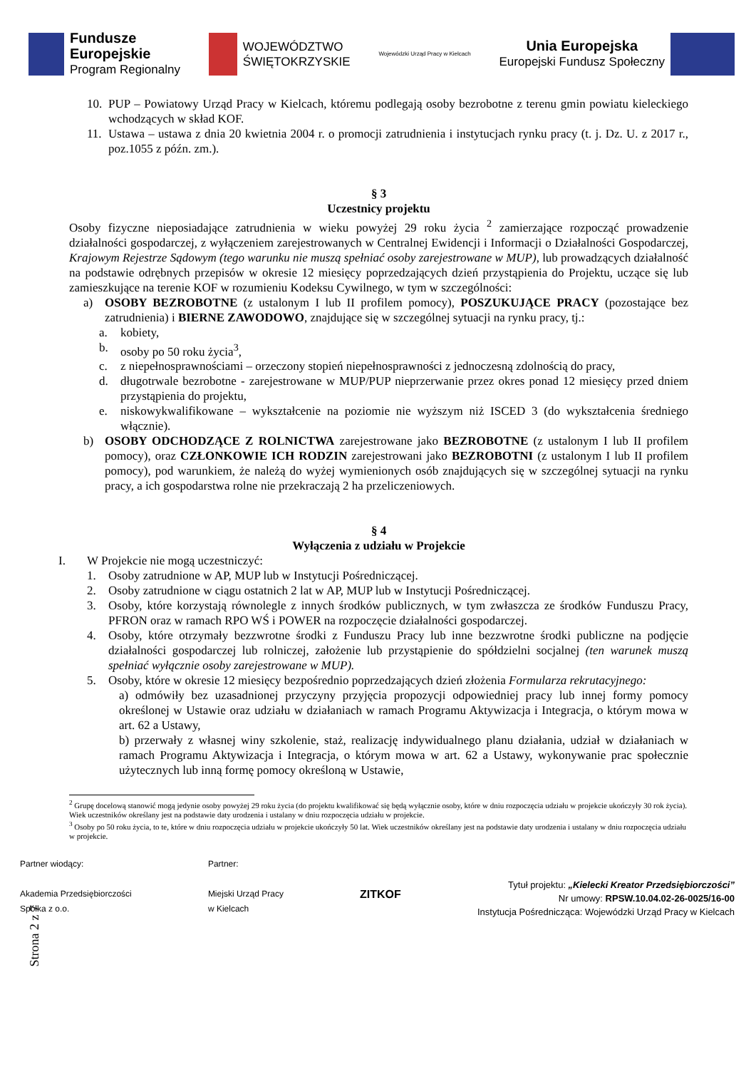Fundusze
Europejskie
Program Regionalny
WOJEWÓDZTWO
ŚWIĘTOKRZYSKIE
Wojewódzki Urząd Pracy w Kielcach
Unia Europejska
Europejski Fundusz Społeczny
10.
PUP – Powiatowy Urząd Pracy w Kielcach, któremu podlegają osoby bezrobotne z terenu gmin powiatu kieleckiego wchodzących w skład KOF.
11.
Ustawa – ustawa z dnia 20 kwietnia 2004 r. o promocji zatrudnienia i instytucjach rynku pracy (t. j. Dz. U. z 2017 r., poz.1055 z późn. zm.).
§ 3
Uczestnicy projektu
Osoby fizyczne nieposiadające zatrudnienia w wieku powyżej 29 roku życia <sup>2</sup> zamierzające rozpocząć prowadzenie działalności gospodarczej, z wyłączeniem zarejestrowanych w Centralnej Ewidencji i Informacji o Działalności Gospodarczej, Krajowym Rejestrze Sądowym (tego warunku nie muszą spełniać osoby zarejestrowane w MUP), lub prowadzących działalność na podstawie odrębnych przepisów w okresie 12 miesięcy poprzedzających dzień przystąpienia do Projektu, uczące się lub zamieszkujące na terenie KOF w rozumieniu Kodeksu Cywilnego, w tym w szczególności:
a) OSOBY BEZROBOTNE (z ustalonym I lub II profilem pomocy), POSZUKUJĄCE PRACY (pozostające bez zatrudnienia) i BIERNE ZAWODOWO, znajdujące się w szczególnej sytuacji na rynku pracy, tj.:
a. kobiety,
b. osoby po 50 roku życia<sup>3</sup>,
c. z niepełnosprawnościami – orzeczony stopień niepełnosprawności z jednoczesną zdolnością do pracy,
d. długotrwale bezrobotne - zarejestrowane w MUP/PUP nieprzerwanie przez okres ponad 12 miesięcy przed dniem przystąpienia do projektu,
e. niskowykwalifikowane – wykształcenie na poziomie nie wyższym niż ISCED 3 (do wykształcenia średniego włącznie).
b) OSOBY ODCHODZĄCE Z ROLNICTWA zarejestrowane jako BEZROBOTNE (z ustalonym I lub II profilem pomocy), oraz CZŁONKOWIE ICH RODZIN zarejestrowani jako BEZROBOTNI (z ustalonym I lub II profilem pomocy), pod warunkiem, że należą do wyżej wymienionych osób znajdujących się w szczególnej sytuacji na rynku pracy, a ich gospodarstwa rolne nie przekraczają 2 ha przeliczeniowych.
§ 4
Wyłączenia z udziału w Projekcie
I. W Projekcie nie mogą uczestniczyć:
1. Osoby zatrudnione w AP, MUP lub w Instytucji Pośredniczącej.
2. Osoby zatrudnione w ciągu ostatnich 2 lat w AP, MUP lub w Instytucji Pośredniczącej.
3. Osoby, które korzystają równolegle z innych środków publicznych, w tym zwłaszcza ze środków Funduszu Pracy, PFRON oraz w ramach RPO WŚ i POWER na rozpoczęcie działalności gospodarczej.
4. Osoby, które otrzymały bezzwrotne środki z Funduszu Pracy lub inne bezzwrotne środki publiczne na podjęcie działalności gospodarczej lub rolniczej, założenie lub przystąpienie do spółdzielni socjalnej (ten warunek muszą spełniać wyłącznie osoby zarejestrowane w MUP).
5. Osoby, które w okresie 12 miesięcy bezpośrednio poprzedzających dzień złożenia Formularza rekrutacyjnego:
a) odmówiły bez uzasadnionej przyczyny przyjęcia propozycji odpowiedniej pracy lub innej formy pomocy określonej w Ustawie oraz udziału w działaniach w ramach Programu Aktywizacja i Integracja, o którym mowa w art. 62 a Ustawy,
b) przerwały z własnej winy szkolenie, staż, realizację indywidualnego planu działania, udział w działaniach w ramach Programu Aktywizacja i Integracja, o którym mowa w art. 62 a Ustawy, wykonywanie prac społecznie użytecznych lub inną formę pomocy określoną w Ustawie,
<sup>2</sup> Grupę docelową stanowić mogą jedynie osoby powyżej 29 roku życia (do projektu kwalifikować się będą wyłącznie osoby, które w dniu rozpoczęcia udziału w projekcie ukończyły 30 rok życia). Wiek uczestników określany jest na podstawie daty urodzenia i ustalany w dniu rozpoczęcia udziału w projekcie.
<sup>3</sup> Osoby po 50 roku życia, to te, które w dniu rozpoczęcia udziału w projekcie ukończyły 50 lat. Wiek uczestników określany jest na podstawie daty urodzenia i ustalany w dniu rozpoczęcia udziału w projekcie.
Strona 2 z 7
Partner wiodący:
Akademia Przedsiębiorczości
Spółka z o.o.
Partner:
Miejski Urząd Pracy
w Kielcach
ZITKOF
Tytuł projektu: „Kielecki Kreator Przedsiębiorczości”
Nr umowy: RPSW.10.04.02-26-0025/16-00
Instytucja Pośrednicząca: Wojewódzki Urząd Pracy w Kielcach